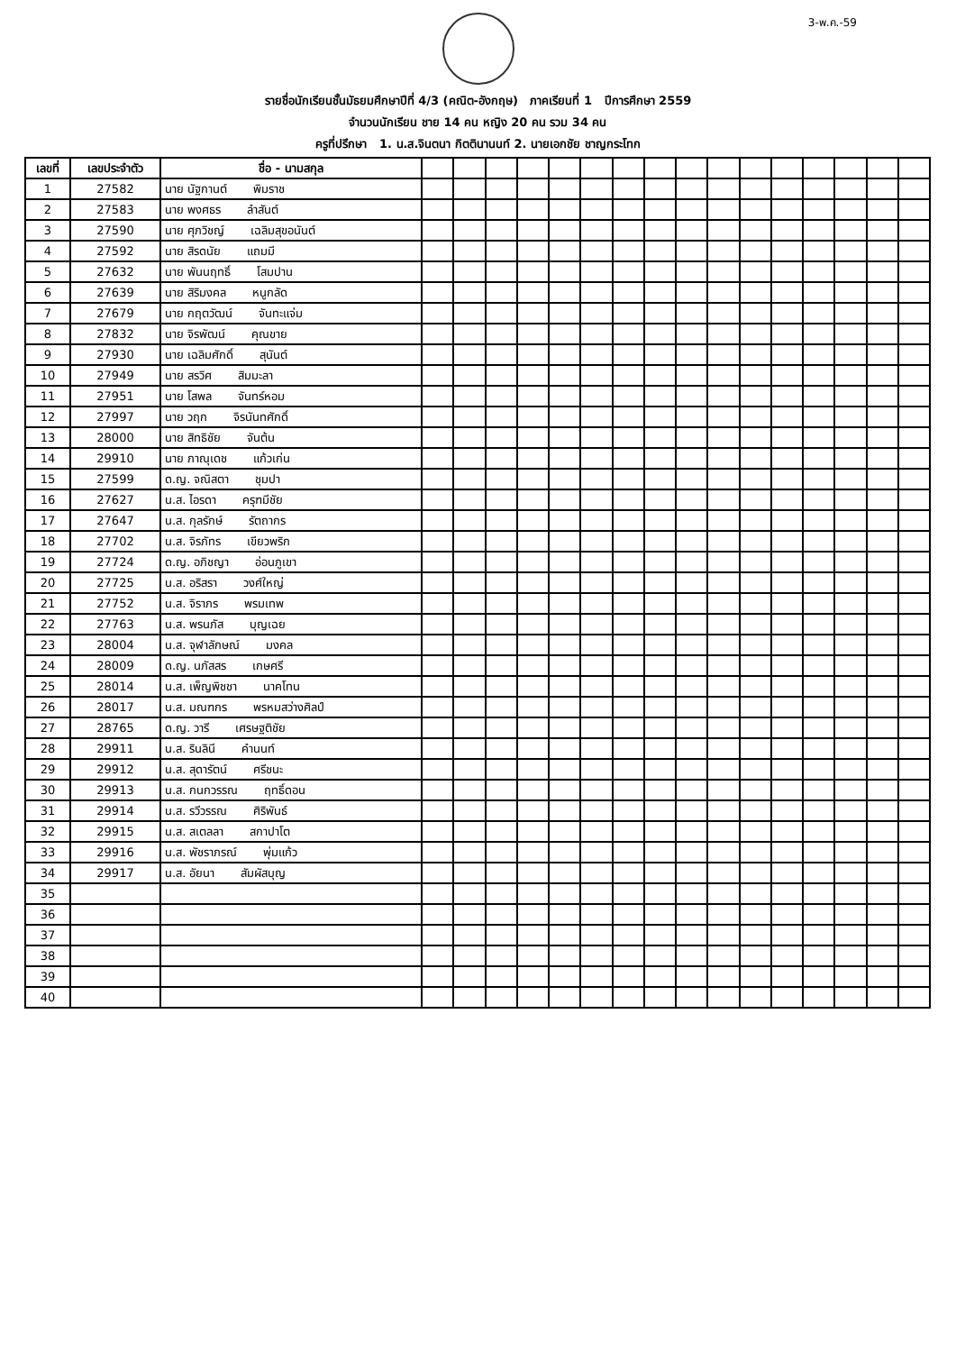3-พ.ค.-59
รายชื่อนักเรียนชั้นมัธยมศึกษาปีที่ 4/3 (คณิต-อังกฤษ) ภาคเรียนที่ 1 ปีการศึกษา 2559
จำนวนนักเรียน ชาย 14 คน หญิง 20 คน รวม 34 คน
ครูที่ปรึกษา 1. น.ส.จินตนา กิตตินานนท์ 2. นายเอกชัย ชาญกระโทก
| เลขที่ | เลขประจำตัว | ชื่อ - นามสกุล | | | | | | | | | | | | | | | | |
| --- | --- | --- | --- | --- | --- | --- | --- | --- | --- | --- | --- | --- | --- | --- | --- | --- | --- | --- |
| 1 | 27582 | นาย นัฐกานต์ พิมราช | | | | | | | | | | | | | | | | |
| 2 | 27583 | นาย พงศธร ลำสันต์ | | | | | | | | | | | | | | | | |
| 3 | 27590 | นาย ศุภวิชญ์ เฉลิมสุขอนันต์ | | | | | | | | | | | | | | | | |
| 4 | 27592 | นาย สิรดนัย แถมมี | | | | | | | | | | | | | | | | |
| 5 | 27632 | นาย พันนฤทธิ์ โสมปาน | | | | | | | | | | | | | | | | |
| 6 | 27639 | นาย สิริมงคล หนูกลัด | | | | | | | | | | | | | | | | |
| 7 | 27679 | นาย กฤตวัฒน์ จันทะแจ่ม | | | | | | | | | | | | | | | | |
| 8 | 27832 | นาย จิรพัฒน์ คุณขาย | | | | | | | | | | | | | | | | |
| 9 | 27930 | นาย เฉลิมศักดิ์ สุนันต์ | | | | | | | | | | | | | | | | |
| 10 | 27949 | นาย สรวิศ สิมมะลา | | | | | | | | | | | | | | | | |
| 11 | 27951 | นาย โสพล จันทร์หอม | | | | | | | | | | | | | | | | |
| 12 | 27997 | นาย วฤก จิรนันทศักดิ์ | | | | | | | | | | | | | | | | |
| 13 | 28000 | นาย สิทธิชัย จันต้น | | | | | | | | | | | | | | | | |
| 14 | 29910 | นาย ภาณุเดช แก้วเก่น | | | | | | | | | | | | | | | | |
| 15 | 27599 | ด.ญ. จณิสตา ชุมปา | | | | | | | | | | | | | | | | |
| 16 | 27627 | น.ส. ไอรดา ครุฑมีชัย | | | | | | | | | | | | | | | | |
| 17 | 27647 | น.ส. กุลรักษ์ รัตถากร | | | | | | | | | | | | | | | | |
| 18 | 27702 | น.ส. จิรภัทร เขียวพริก | | | | | | | | | | | | | | | | |
| 19 | 27724 | ด.ญ. อภิชญา อ่อนภูเขา | | | | | | | | | | | | | | | | |
| 20 | 27725 | น.ส. อริสรา วงศ์ใหญ่ | | | | | | | | | | | | | | | | |
| 21 | 27752 | น.ส. จิราภร พรมเทพ | | | | | | | | | | | | | | | | |
| 22 | 27763 | น.ส. พรนภัส บุญเฉย | | | | | | | | | | | | | | | | |
| 23 | 28004 | น.ส. จุฬาลักษณ์ มงคล | | | | | | | | | | | | | | | | |
| 24 | 28009 | ด.ญ. นภัสสร เกษศรี | | | | | | | | | | | | | | | | |
| 25 | 28014 | น.ส. เพ็ญพิชชา นาคโทน | | | | | | | | | | | | | | | | |
| 26 | 28017 | น.ส. มณฑกร พรหมสว่างศิลป์ | | | | | | | | | | | | | | | | |
| 27 | 28765 | ด.ญ. วารี เศรษฐติชัย | | | | | | | | | | | | | | | | |
| 28 | 29911 | น.ส. รินลินี คำนนท์ | | | | | | | | | | | | | | | | |
| 29 | 29912 | น.ส. สุดารัตน์ ศรีชนะ | | | | | | | | | | | | | | | | |
| 30 | 29913 | น.ส. กนกวรรณ ฤทธิ์ดอน | | | | | | | | | | | | | | | | |
| 31 | 29914 | น.ส. รวีวรรณ ศิริพันธ์ | | | | | | | | | | | | | | | | |
| 32 | 29915 | น.ส. สเตลลา สกาปาโต | | | | | | | | | | | | | | | | |
| 33 | 29916 | น.ส. พัชราภรณ์ พุ่มแก้ว | | | | | | | | | | | | | | | | |
| 34 | 29917 | น.ส. อัยนา สัมผัสบุญ | | | | | | | | | | | | | | | | |
| 35 | | | | | | | | | | | | | | | | | | |
| 36 | | | | | | | | | | | | | | | | | | |
| 37 | | | | | | | | | | | | | | | | | | |
| 38 | | | | | | | | | | | | | | | | | | |
| 39 | | | | | | | | | | | | | | | | | | |
| 40 | | | | | | | | | | | | | | | | | | |